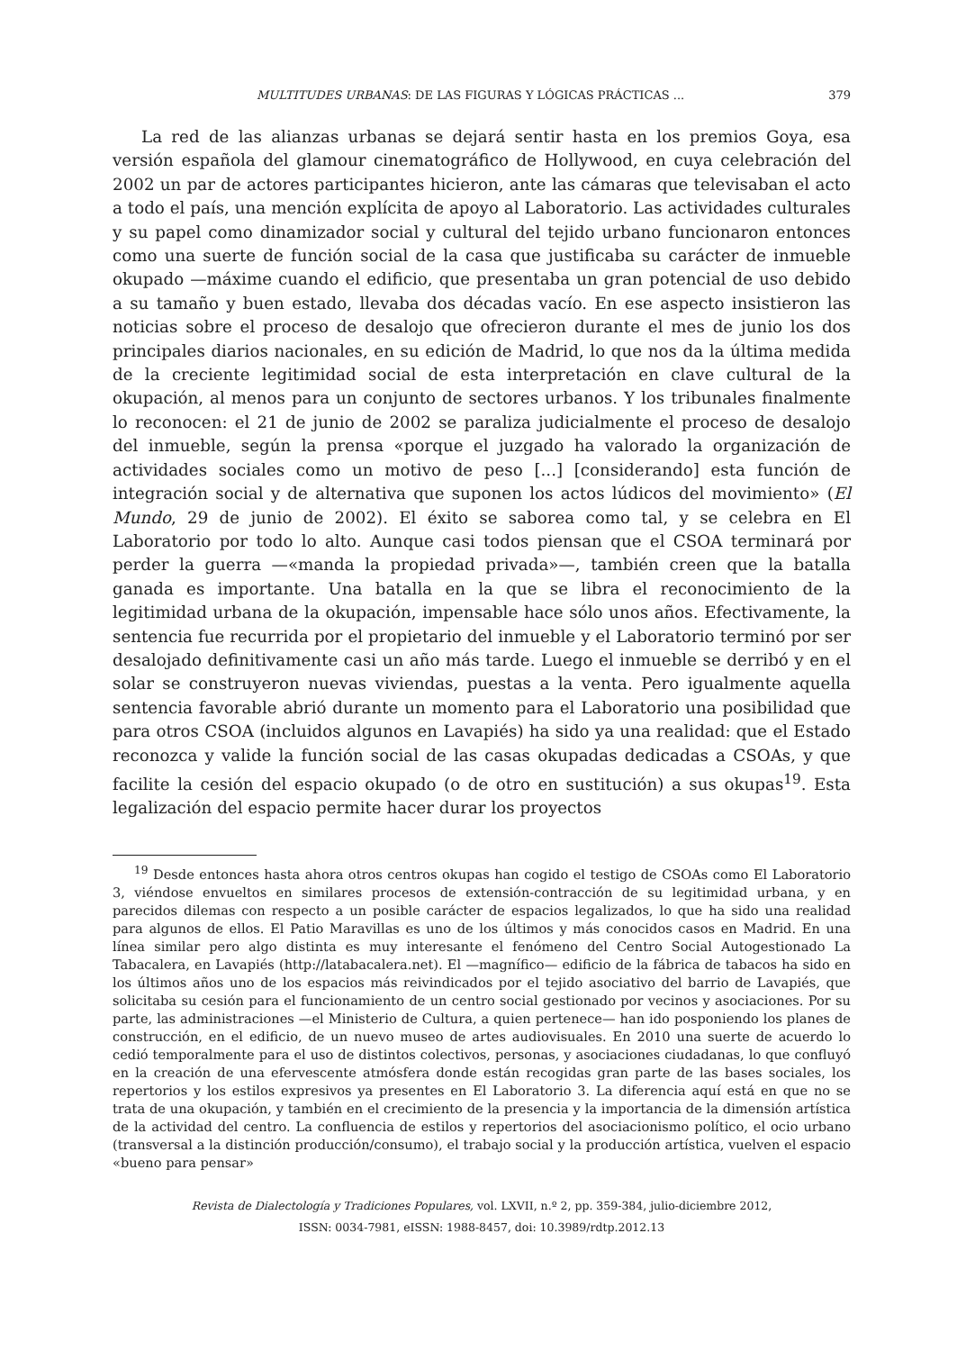MULTITUDES URBANAS: DE LAS FIGURAS Y LÓGICAS PRÁCTICAS ... 379
La red de las alianzas urbanas se dejará sentir hasta en los premios Goya, esa versión española del glamour cinematográfico de Hollywood, en cuya celebración del 2002 un par de actores participantes hicieron, ante las cámaras que televisaban el acto a todo el país, una mención explícita de apoyo al Laboratorio. Las actividades culturales y su papel como dinamizador social y cultural del tejido urbano funcionaron entonces como una suerte de función social de la casa que justificaba su carácter de inmueble okupado —máxime cuando el edificio, que presentaba un gran potencial de uso debido a su tamaño y buen estado, llevaba dos décadas vacío. En ese aspecto insistieron las noticias sobre el proceso de desalojo que ofrecieron durante el mes de junio los dos principales diarios nacionales, en su edición de Madrid, lo que nos da la última medida de la creciente legitimidad social de esta interpretación en clave cultural de la okupación, al menos para un conjunto de sectores urbanos. Y los tribunales finalmente lo reconocen: el 21 de junio de 2002 se paraliza judicialmente el proceso de desalojo del inmueble, según la prensa «porque el juzgado ha valorado la organización de actividades sociales como un motivo de peso [...] [considerando] esta función de integración social y de alternativa que suponen los actos lúdicos del movimiento» (El Mundo, 29 de junio de 2002). El éxito se saborea como tal, y se celebra en El Laboratorio por todo lo alto. Aunque casi todos piensan que el CSOA terminará por perder la guerra —«manda la propiedad privada»—, también creen que la batalla ganada es importante. Una batalla en la que se libra el reconocimiento de la legitimidad urbana de la okupación, impensable hace sólo unos años. Efectivamente, la sentencia fue recurrida por el propietario del inmueble y el Laboratorio terminó por ser desalojado definitivamente casi un año más tarde. Luego el inmueble se derribó y en el solar se construyeron nuevas viviendas, puestas a la venta. Pero igualmente aquella sentencia favorable abrió durante un momento para el Laboratorio una posibilidad que para otros CSOA (incluidos algunos en Lavapiés) ha sido ya una realidad: que el Estado reconozca y valide la función social de las casas okupadas dedicadas a CSOAs, y que facilite la cesión del espacio okupado (o de otro en sustitución) a sus okupas<sup>19</sup>. Esta legalización del espacio permite hacer durar los proyectos
<sup>19</sup> Desde entonces hasta ahora otros centros okupas han cogido el testigo de CSOAs como El Laboratorio 3, viéndose envueltos en similares procesos de extensión-contracción de su legitimidad urbana, y en parecidos dilemas con respecto a un posible carácter de espacios legalizados, lo que ha sido una realidad para algunos de ellos. El Patio Maravillas es uno de los últimos y más conocidos casos en Madrid. En una línea similar pero algo distinta es muy interesante el fenómeno del Centro Social Autogestionado La Tabacalera, en Lavapiés (http://latabacalera.net). El —magnífico— edificio de la fábrica de tabacos ha sido en los últimos años uno de los espacios más reivindicados por el tejido asociativo del barrio de Lavapiés, que solicitaba su cesión para el funcionamiento de un centro social gestionado por vecinos y asociaciones. Por su parte, las administraciones —el Ministerio de Cultura, a quien pertenece— han ido posponiendo los planes de construcción, en el edificio, de un nuevo museo de artes audiovisuales. En 2010 una suerte de acuerdo lo cedió temporalmente para el uso de distintos colectivos, personas, y asociaciones ciudadanas, lo que confluyó en la creación de una efervescente atmósfera donde están recogidas gran parte de las bases sociales, los repertorios y los estilos expresivos ya presentes en El Laboratorio 3. La diferencia aquí está en que no se trata de una okupación, y también en el crecimiento de la presencia y la importancia de la dimensión artística de la actividad del centro. La confluencia de estilos y repertorios del asociacionismo político, el ocio urbano (transversal a la distinción producción/consumo), el trabajo social y la producción artística, vuelven el espacio «bueno para pensar»
Revista de Dialectología y Tradiciones Populares, vol. LXVII, n.º 2, pp. 359-384, julio-diciembre 2012,
ISSN: 0034-7981, eISSN: 1988-8457, doi: 10.3989/rdtp.2012.13